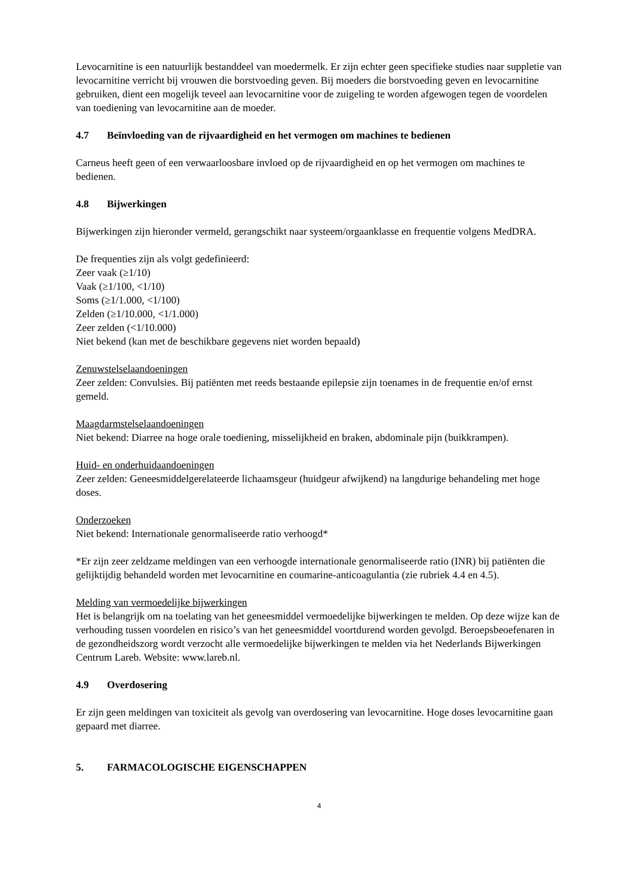Levocarnitine is een natuurlijk bestanddeel van moedermelk. Er zijn echter geen specifieke studies naar suppletie van levocarnitine verricht bij vrouwen die borstvoeding geven. Bij moeders die borstvoeding geven en levocarnitine gebruiken, dient een mogelijk teveel aan levocarnitine voor de zuigeling te worden afgewogen tegen de voordelen van toediening van levocarnitine aan de moeder.
4.7 Beïnvloeding van de rijvaardigheid en het vermogen om machines te bedienen
Carneus heeft geen of een verwaarloosbare invloed op de rijvaardigheid en op het vermogen om machines te bedienen.
4.8 Bijwerkingen
Bijwerkingen zijn hieronder vermeld, gerangschikt naar systeem/orgaanklasse en frequentie volgens MedDRA.
De frequenties zijn als volgt gedefinieerd:
Zeer vaak (≥1/10)
Vaak (≥1/100, <1/10)
Soms (≥1/1.000, <1/100)
Zelden (≥1/10.000, <1/1.000)
Zeer zelden (<1/10.000)
Niet bekend (kan met de beschikbare gegevens niet worden bepaald)
Zenuwstelselaandoeningen
Zeer zelden: Convulsies. Bij patiënten met reeds bestaande epilepsie zijn toenames in de frequentie en/of ernst gemeld.
Maagdarmstelselaandoeningen
Niet bekend: Diarree na hoge orale toediening, misselijkheid en braken, abdominale pijn (buikkrampen).
Huid- en onderhuidaandoeningen
Zeer zelden: Geneesmiddelgerelateerde lichaamsgeur (huidgeur afwijkend) na langdurige behandeling met hoge doses.
Onderzoeken
Niet bekend: Internationale genormaliseerde ratio verhoogd*
*Er zijn zeer zeldzame meldingen van een verhoogde internationale genormaliseerde ratio (INR) bij patiënten die gelijktijdig behandeld worden met levocarnitine en coumarine-anticoagulantia (zie rubriek 4.4 en 4.5).
Melding van vermoedelijke bijwerkingen
Het is belangrijk om na toelating van het geneesmiddel vermoedelijke bijwerkingen te melden. Op deze wijze kan de verhouding tussen voordelen en risico’s van het geneesmiddel voortdurend worden gevolgd. Beroepsbeoefenaren in de gezondheidszorg wordt verzocht alle vermoedelijke bijwerkingen te melden via het Nederlands Bijwerkingen Centrum Lareb. Website: www.lareb.nl.
4.9 Overdosering
Er zijn geen meldingen van toxiciteit als gevolg van overdosering van levocarnitine. Hoge doses levocarnitine gaan gepaard met diarree.
5. FARMACOLOGISCHE EIGENSCHAPPEN
4